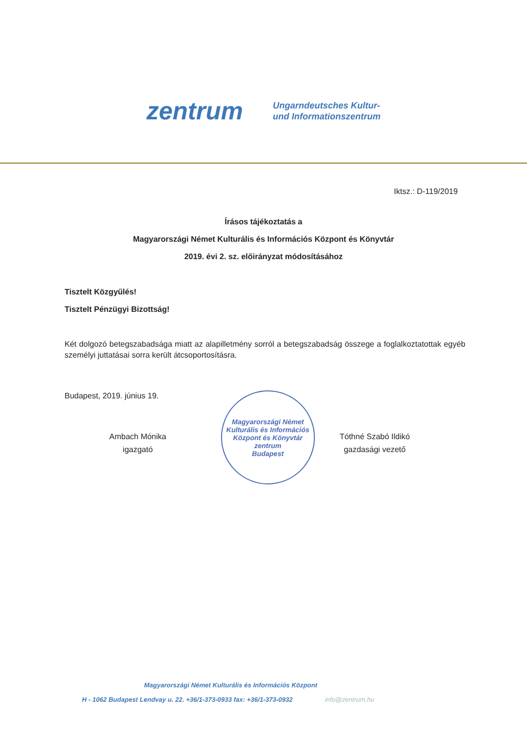zentrum
Ungarndeutsches Kultur-
und Informationszentrum
Iktsz.: D-119/2019
Írásos tájékoztatás a
Magyarországi Német Kulturális és Információs Központ és Könyvtár
2019. évi 2. sz. előirányzat módosításához
Tisztelt Közgyűlés!
Tisztelt Pénzügyi Bizottság!
Két dolgozó betegszabadsága miatt az alapilletmény sorról a betegszabadság összege a foglalkoztatottak egyéb személyi juttatásai sorra került átcsoportosításra.
Budapest, 2019. június 19.
Ambach Mónika
igazgató
Magyarországi Német Kulturális és Információs Központ és Könyvtár
zentrum
Budapest
Tóthné Szabó Ildikó
gazdasági vezető
Magyarországi Német Kulturális és Információs Központ
H - 1062 Budapest Lendvay u. 22. +36/1-373-0933 fax: +36/1-373-0932 info@zentrum.hu